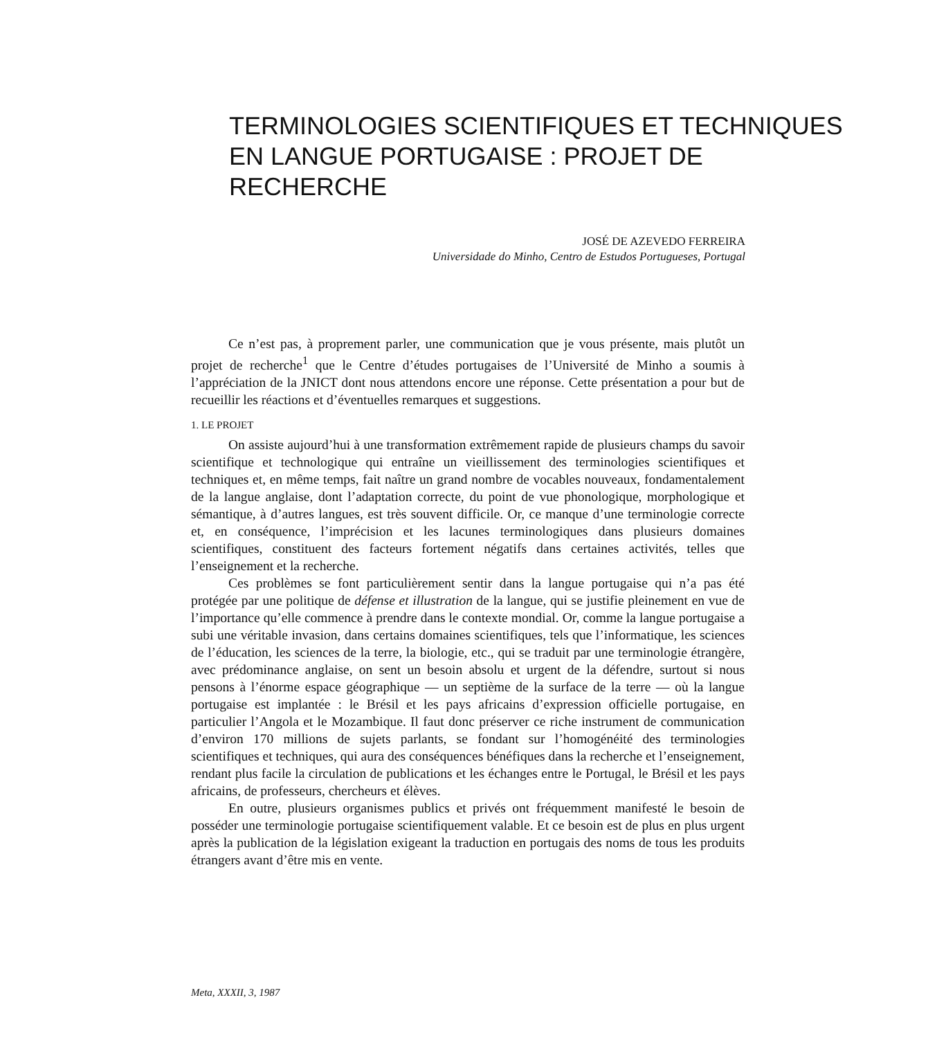TERMINOLOGIES SCIENTIFIQUES ET TECHNIQUES
EN LANGUE PORTUGAISE : PROJET DE RECHERCHE
JOSÉ DE AZEVEDO FERREIRA
Universidade do Minho, Centro de Estudos Portugueses, Portugal
Ce n’est pas, à proprement parler, une communication que je vous présente, mais plutôt un projet de recherche<sup>1</sup> que le Centre d’études portugaises de l’Université de Minho a soumis à l’appréciation de la JNICT dont nous attendons encore une réponse. Cette présentation a pour but de recueillir les réactions et d’éventuelles remarques et suggestions.
1. LE PROJET
On assiste aujourd’hui à une transformation extrêmement rapide de plusieurs champs du savoir scientifique et technologique qui entraîne un vieillissement des terminologies scientifiques et techniques et, en même temps, fait naître un grand nombre de vocables nouveaux, fondamentalement de la langue anglaise, dont l’adaptation correcte, du point de vue phonologique, morphologique et sémantique, à d’autres langues, est très souvent difficile. Or, ce manque d’une terminologie correcte et, en conséquence, l’imprécision et les lacunes terminologiques dans plusieurs domaines scientifiques, constituent des facteurs fortement négatifs dans certaines activités, telles que l’enseignement et la recherche.
Ces problèmes se font particulièrement sentir dans la langue portugaise qui n’a pas été protégée par une politique de défense et illustration de la langue, qui se justifie pleinement en vue de l’importance qu’elle commence à prendre dans le contexte mondial. Or, comme la langue portugaise a subi une véritable invasion, dans certains domaines scientifiques, tels que l’informatique, les sciences de l’éducation, les sciences de la terre, la biologie, etc., qui se traduit par une terminologie étrangère, avec prédominance anglaise, on sent un besoin absolu et urgent de la défendre, surtout si nous pensons à l’énorme espace géographique — un septième de la surface de la terre — où la langue portugaise est implantée : le Brésil et les pays africains d’expression officielle portugaise, en particulier l’Angola et le Mozambique. Il faut donc préserver ce riche instrument de communication d’environ 170 millions de sujets parlants, se fondant sur l’homogénéité des terminologies scientifiques et techniques, qui aura des conséquences bénéfiques dans la recherche et l’enseignement, rendant plus facile la circulation de publications et les échanges entre le Portugal, le Brésil et les pays africains, de professeurs, chercheurs et élèves.
En outre, plusieurs organismes publics et privés ont fréquemment manifesté le besoin de posséder une terminologie portugaise scientifiquement valable. Et ce besoin est de plus en plus urgent après la publication de la législation exigeant la traduction en portugais des noms de tous les produits étrangers avant d’être mis en vente.
Meta, XXXII, 3, 1987